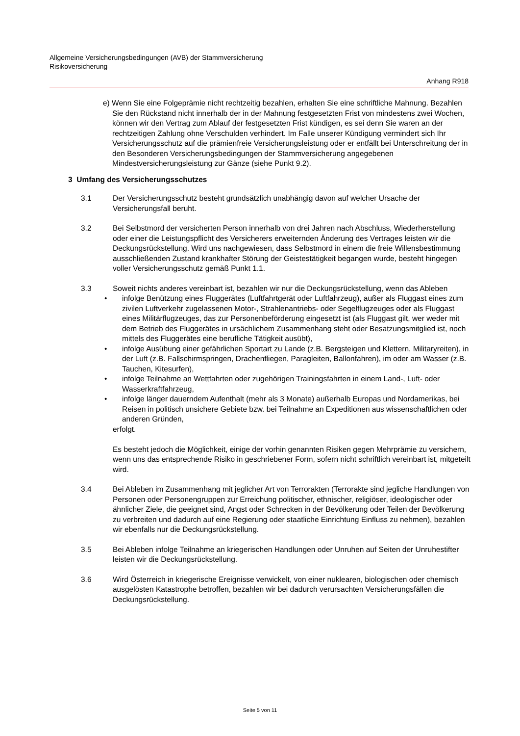Allgemeine Versicherungsbedingungen (AVB) der Stammversicherung
Risikoversicherung
Anhang R918
e) Wenn Sie eine Folgeprämie nicht rechtzeitig bezahlen, erhalten Sie eine schriftliche Mahnung. Bezahlen Sie den Rückstand nicht innerhalb der in der Mahnung festgesetzten Frist von mindestens zwei Wochen, können wir den Vertrag zum Ablauf der festgesetzten Frist kündigen, es sei denn Sie waren an der rechtzeitigen Zahlung ohne Verschulden verhindert. Im Falle unserer Kündigung vermindert sich Ihr Versicherungsschutz auf die prämienfreie Versicherungsleistung oder er entfällt bei Unterschreitung der in den Besonderen Versicherungsbedingungen der Stammversicherung angegebenen Mindestversicherungsleistung zur Gänze (siehe Punkt 9.2).
3 Umfang des Versicherungsschutzes
3.1 Der Versicherungsschutz besteht grundsätzlich unabhängig davon auf welcher Ursache der Versicherungsfall beruht.
3.2 Bei Selbstmord der versicherten Person innerhalb von drei Jahren nach Abschluss, Wiederherstellung oder einer die Leistungspflicht des Versicherers erweiternden Änderung des Vertrages leisten wir die Deckungsrückstellung. Wird uns nachgewiesen, dass Selbstmord in einem die freie Willensbestimmung ausschließenden Zustand krankhafter Störung der Geistestätigkeit begangen wurde, besteht hingegen voller Versicherungsschutz gemäß Punkt 1.1.
3.3 Soweit nichts anderes vereinbart ist, bezahlen wir nur die Deckungsrückstellung, wenn das Ableben
• infolge Benützung eines Fluggerätes (Luftfahrtgerät oder Luftfahrzeug), außer als Fluggast eines zum zivilen Luftverkehr zugelassenen Motor-, Strahlenantriebs- oder Segelflugzeuges oder als Fluggast eines Militärflugzeuges, das zur Personenbeförderung eingesetzt ist (als Fluggast gilt, wer weder mit dem Betrieb des Fluggerätes in ursächlichem Zusammenhang steht oder Besatzungsmitglied ist, noch mittels des Fluggerätes eine berufliche Tätigkeit ausübt),
• infolge Ausübung einer gefährlichen Sportart zu Lande (z.B. Bergsteigen und Klettern, Militaryreiten), in der Luft (z.B. Fallschirmspringen, Drachenfliegen, Paragleiten, Ballonfahren), im oder am Wasser (z.B. Tauchen, Kitesurfen),
• infolge Teilnahme an Wettfahrten oder zugehörigen Trainingsfahrten in einem Land-, Luft- oder Wasserkraftfahrzeug,
• infolge länger dauerndem Aufenthalt (mehr als 3 Monate) außerhalb Europas und Nordamerikas, bei Reisen in politisch unsichere Gebiete bzw. bei Teilnahme an Expeditionen aus wissenschaftlichen oder anderen Gründen,
erfolgt.
Es besteht jedoch die Möglichkeit, einige der vorhin genannten Risiken gegen Mehrprämie zu versichern, wenn uns das entsprechende Risiko in geschriebener Form, sofern nicht schriftlich vereinbart ist, mitgeteilt wird.
3.4 Bei Ableben im Zusammenhang mit jeglicher Art von Terrorakten (Terrorakte sind jegliche Handlungen von Personen oder Personengruppen zur Erreichung politischer, ethnischer, religiöser, ideologischer oder ähnlicher Ziele, die geeignet sind, Angst oder Schrecken in der Bevölkerung oder Teilen der Bevölkerung zu verbreiten und dadurch auf eine Regierung oder staatliche Einrichtung Einfluss zu nehmen), bezahlen wir ebenfalls nur die Deckungsrückstellung.
3.5 Bei Ableben infolge Teilnahme an kriegerischen Handlungen oder Unruhen auf Seiten der Unruhestifter leisten wir die Deckungsrückstellung.
3.6 Wird Österreich in kriegerische Ereignisse verwickelt, von einer nuklearen, biologischen oder chemisch ausgelösten Katastrophe betroffen, bezahlen wir bei dadurch verursachten Versicherungsfällen die Deckungsrückstellung.
Seite 5 von 11